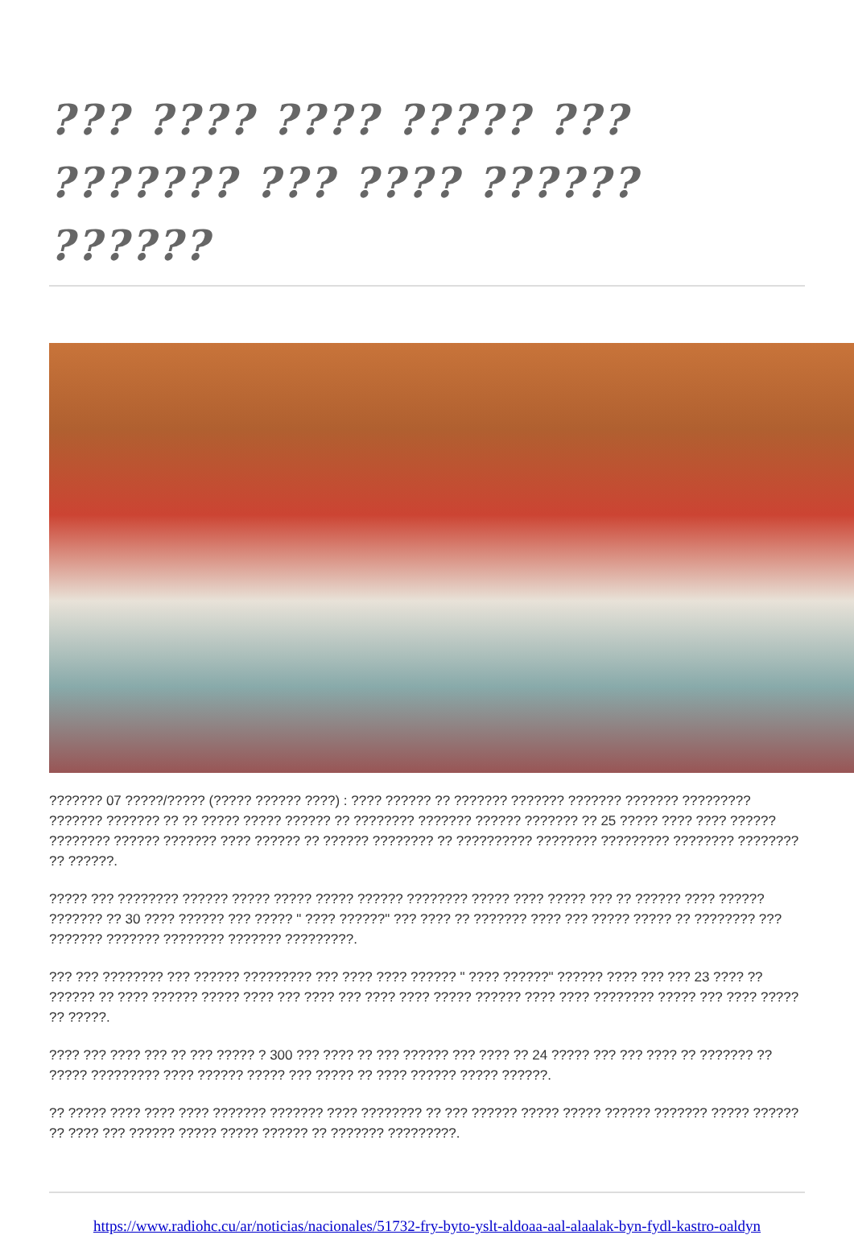??? ???? ???? ????? ???
??????? ??? ???? ?????? ??????
??????? 07 ?????/????? (????? ?????? ????) : ???? ?????? ?? ??????? ??????? ??????? ??????? ????????? ??????? ??????? ?? ?? ????? ????? ?????? ?? ???????? ??????? ?????? ??????? ?? 25 ????? ???? ???? ?????? ???????? ?????? ??????? ???? ?????? ?? ?????? ???????? ?? ?????????? ???????? ????????? ???????? ???????? ?? ??????.
????? ??? ???????? ?????? ????? ????? ????? ?????? ???????? ????? ???? ????? ??? ?? ?????? ???? ?????? ??????? ?? 30 ???? ?????? ??? ????? " ???? ??????" ??? ???? ?? ??????? ???? ??? ????? ????? ?? ???????? ??? ??????? ??????? ???????? ??????? ?????????.
??? ??? ???????? ??? ?????? ????????? ??? ???? ???? ?????? " ???? ??????" ?????? ???? ??? ??? 23 ???? ?? ?????? ?? ???? ?????? ????? ???? ??? ???? ??? ???? ???? ????? ?????? ???? ???? ???????? ????? ??? ???? ????? ?? ?????.
???? ??? ???? ??? ?? ??? ????? ? 300 ??? ???? ?? ??? ?????? ??? ???? ?? 24 ????? ??? ??? ???? ?? ??????? ?? ????? ????????? ???? ?????? ????? ??? ????? ?? ???? ?????? ????? ??????.
?? ????? ???? ???? ???? ??????? ??????? ???? ???????? ?? ??? ?????? ????? ????? ?????? ??????? ????? ?????? ?? ???? ??? ?????? ????? ????? ?????? ?? ??????? ?????????.
https://www.radiohc.cu/ar/noticias/nacionales/51732-fry-byto-yslt-aldoaa-aal-alaalak-byn-fydl-kastro-oaldyn